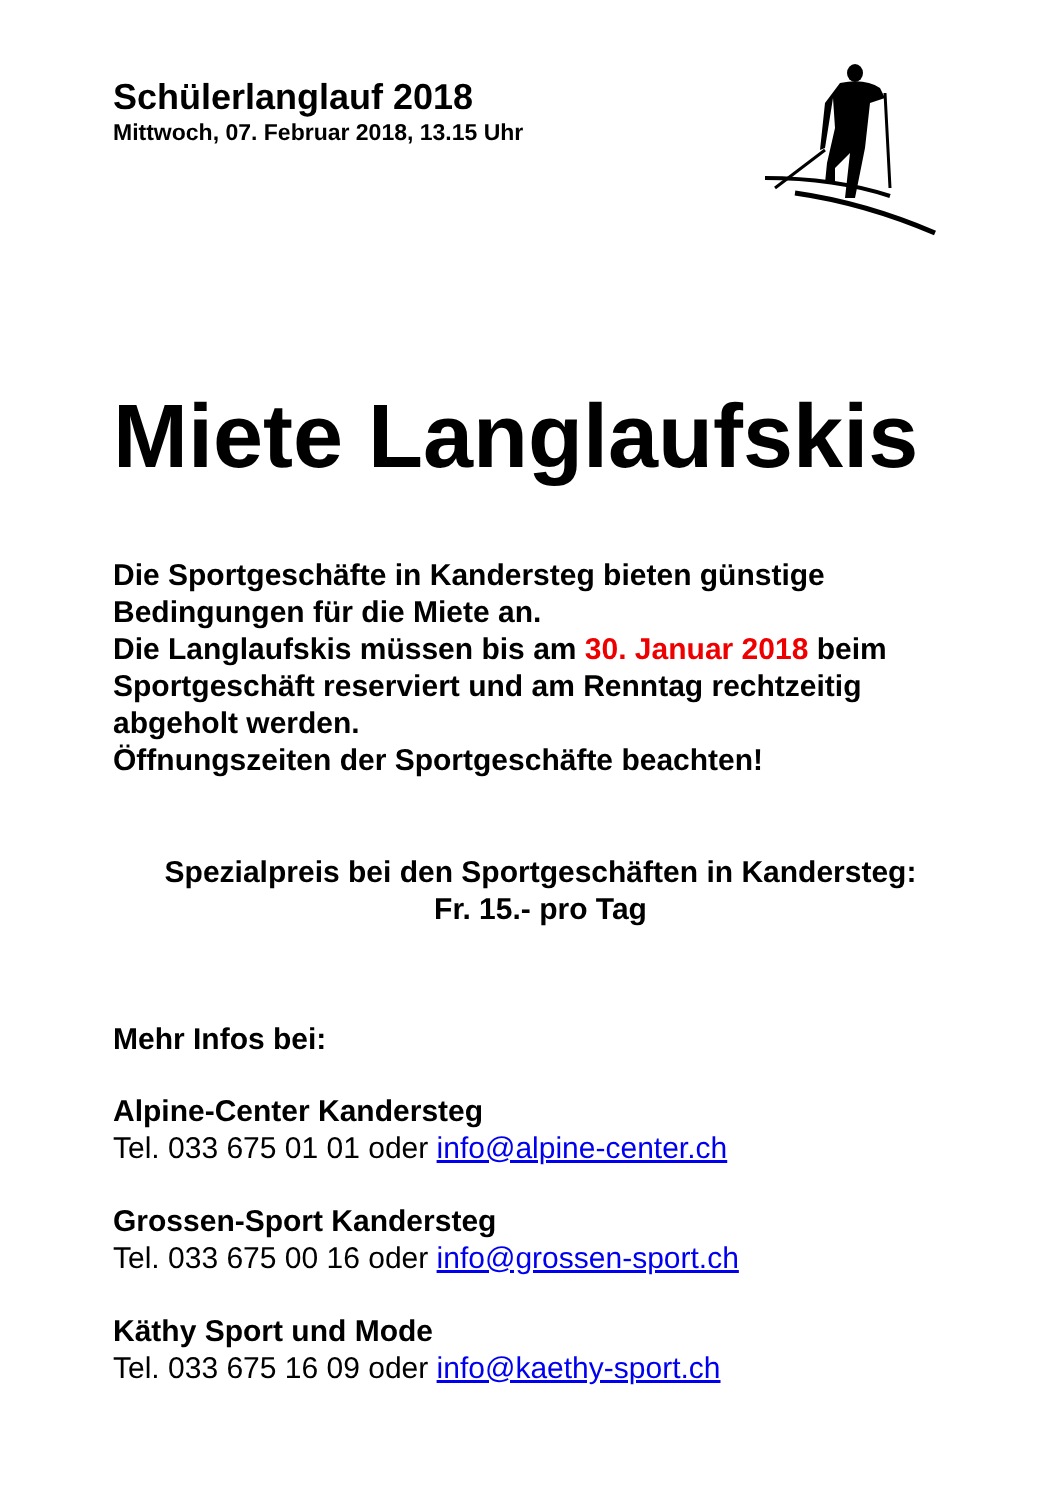Schülerlanglauf 2018
Mittwoch, 07. Februar 2018, 13.15 Uhr
Miete Langlaufskis
Die Sportgeschäfte in Kandersteg bieten günstige Bedingungen für die Miete an.
Die Langlaufskis müssen bis am 30. Januar 2018 beim Sportgeschäft reserviert und am Renntag rechtzeitig abgeholt werden.
Öffnungszeiten der Sportgeschäfte beachten!
Spezialpreis bei den Sportgeschäften in Kandersteg:
Fr. 15.- pro Tag
Mehr Infos bei:
Alpine-Center Kandersteg
Tel. 033 675 01 01 oder info@alpine-center.ch
Grossen-Sport Kandersteg
Tel. 033 675 00 16 oder info@grossen-sport.ch
Käthy Sport und Mode
Tel. 033 675 16 09 oder info@kaethy-sport.ch